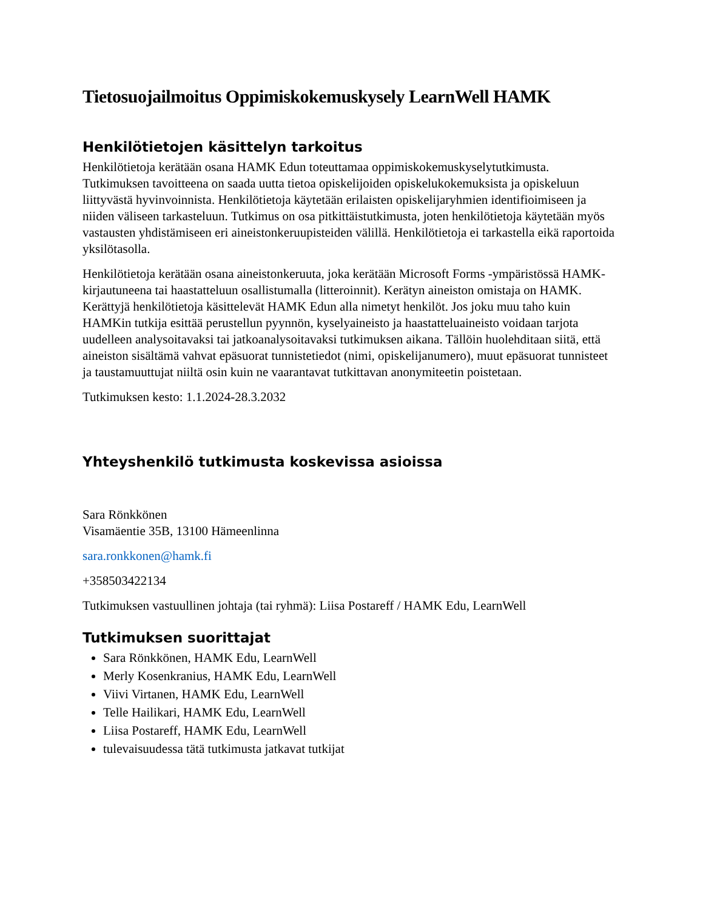Tietosuojailmoitus Oppimiskokemuskysely LearnWell HAMK
Henkilötietojen käsittelyn tarkoitus
Henkilötietoja kerätään osana HAMK Edun toteuttamaa oppimiskokemuskyselytutkimusta. Tutkimuksen tavoitteena on saada uutta tietoa opiskelijoiden opiskelukokemuksista ja opiskeluun liittyvästä hyvinvoinnista. Henkilötietoja käytetään erilaisten opiskelijaryhmien identifioimiseen ja niiden väliseen tarkasteluun. Tutkimus on osa pitkittäistutkimusta, joten henkilötietoja käytetään myös vastausten yhdistämiseen eri aineistonkeruupisteiden välillä. Henkilötietoja ei tarkastella eikä raportoida yksilötasolla.
Henkilötietoja kerätään osana aineistonkeruuta, joka kerätään Microsoft Forms -ympäristössä HAMK-kirjautuneena tai haastatteluun osallistumalla (litteroinnit). Kerätyn aineiston omistaja on HAMK. Kerättyjä henkilötietoja käsittelevät HAMK Edun alla nimetyt henkilöt. Jos joku muu taho kuin HAMKin tutkija esittää perustellun pyynnön, kyselyaineisto ja haastatteluaineisto voidaan tarjota uudelleen analysoitavaksi tai jatkoanalysoitavaksi tutkimuksen aikana. Tällöin huolehditaan siitä, että aineiston sisältämä vahvat epäsuorat tunnistetiedot (nimi, opiskelijanumero), muut epäsuorat tunnisteet ja taustamuuttujat niiltä osin kuin ne vaarantavat tutkittavan anonymiteetin poistetaan.
Tutkimuksen kesto: 1.1.2024-28.3.2032
Yhteyshenkilö tutkimusta koskevissa asioissa
Sara Rönkkönen
Visamäentie 35B, 13100 Hämeenlinna
sara.ronkkonen@hamk.fi
+358503422134
Tutkimuksen vastuullinen johtaja (tai ryhmä): Liisa Postareff / HAMK Edu, LearnWell
Tutkimuksen suorittajat
Sara Rönkkönen, HAMK Edu, LearnWell
Merly Kosenkranius, HAMK Edu, LearnWell
Viivi Virtanen, HAMK Edu, LearnWell
Telle Hailikari, HAMK Edu, LearnWell
Liisa Postareff, HAMK Edu, LearnWell
tulevaisuudessa tätä tutkimusta jatkavat tutkijat